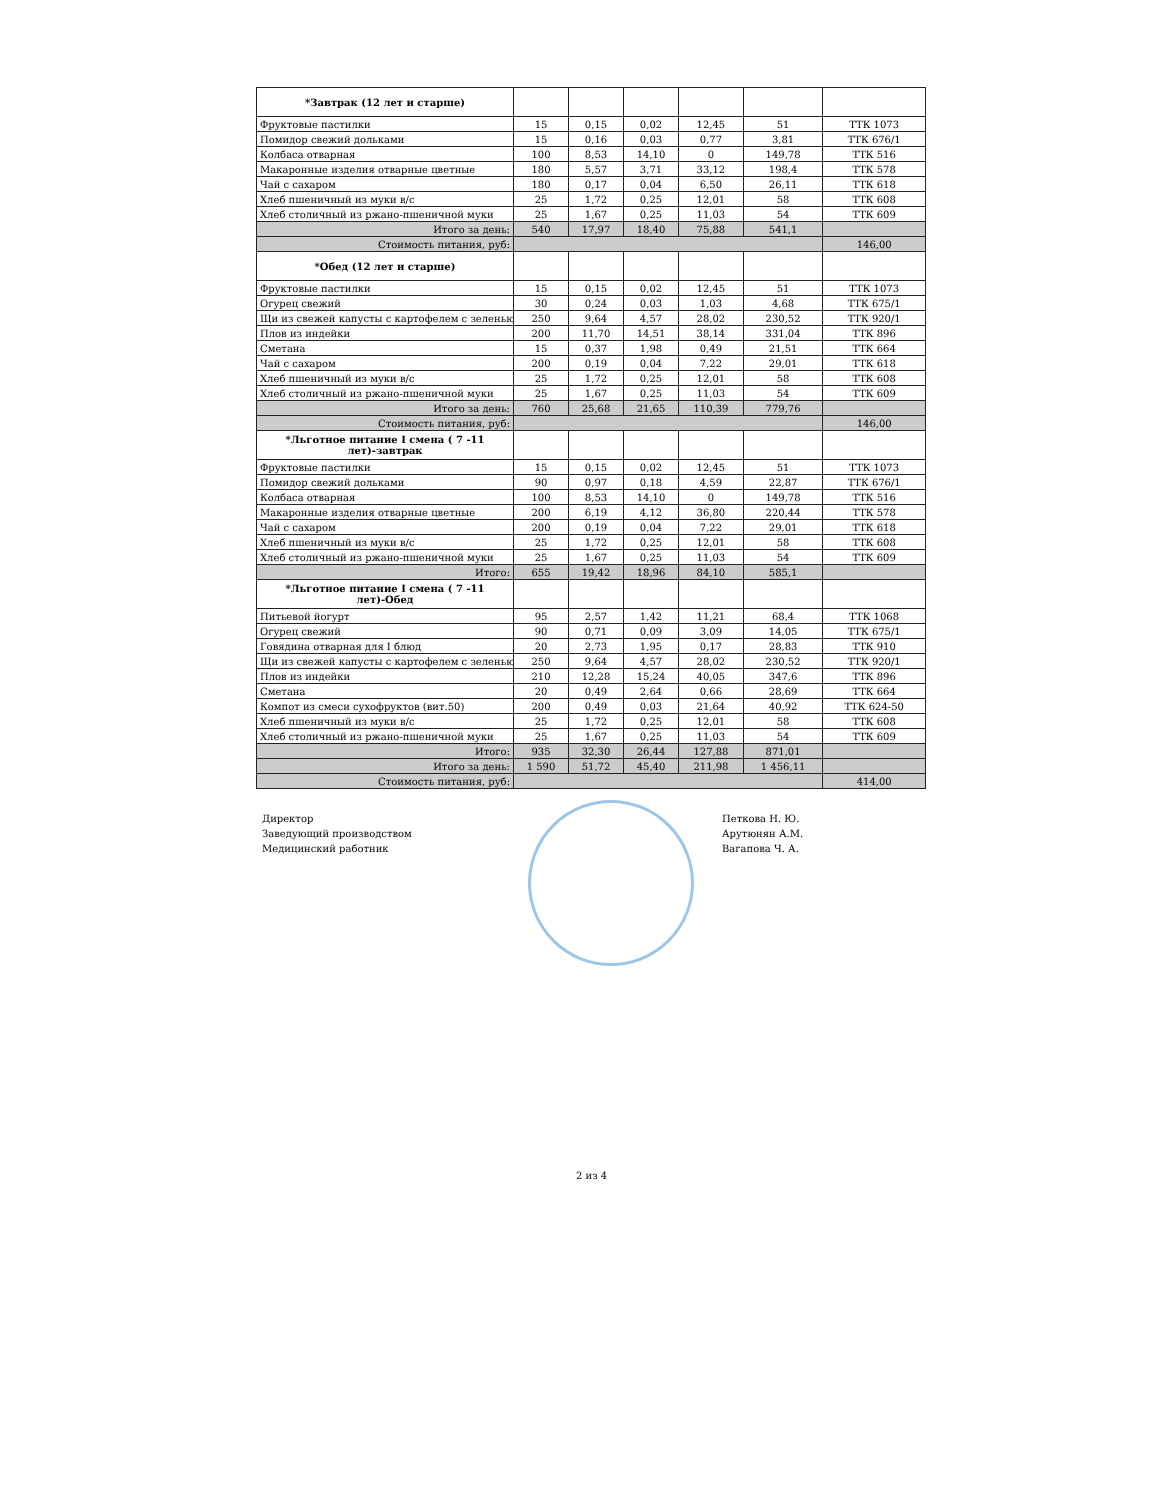| *Завтрак (12 лет и старше) | | | | | | |
| Фруктовые пастилки | 15 | 0,15 | 0,02 | 12,45 | 51 | ТТК 1073 |
| Помидор свежий дольками | 15 | 0,16 | 0,03 | 0,77 | 3,81 | ТТК 676/1 |
| Колбаса отварная | 100 | 8,53 | 14,10 | 0 | 149,78 | ТТК 516 |
| Макаронные изделия отварные цветные | 180 | 5,57 | 3,71 | 33,12 | 198,4 | ТТК 578 |
| Чай с сахаром | 180 | 0,17 | 0,04 | 6,50 | 26,11 | ТТК 618 |
| Хлеб пшеничный из муки в/с | 25 | 1,72 | 0,25 | 12,01 | 58 | ТТК 608 |
| Хлеб столичный из ржано-пшеничной муки | 25 | 1,67 | 0,25 | 11,03 | 54 | ТТК 609 |
| Итого за день: | 540 | 17,97 | 18,40 | 75,88 | 541,1 | |
| Стоимость питания, руб: | | | | | | 146,00 |
| *Обед (12 лет и старше) | | | | | | |
| Фруктовые пастилки | 15 | 0,15 | 0,02 | 12,45 | 51 | ТТК 1073 |
| Огурец свежий | 30 | 0,24 | 0,03 | 1,03 | 4,68 | ТТК 675/1 |
| Щи из свежей капусты с картофелем с зеленью | 250 | 9,64 | 4,57 | 28,02 | 230,52 | ТТК 920/1 |
| Плов из индейки | 200 | 11,70 | 14,51 | 38,14 | 331,04 | ТТК 896 |
| Сметана | 15 | 0,37 | 1,98 | 0,49 | 21,51 | ТТК 664 |
| Чай с сахаром | 200 | 0,19 | 0,04 | 7,22 | 29,01 | ТТК 618 |
| Хлеб пшеничный из муки в/с | 25 | 1,72 | 0,25 | 12,01 | 58 | ТТК 608 |
| Хлеб столичный из ржано-пшеничной муки | 25 | 1,67 | 0,25 | 11,03 | 54 | ТТК 609 |
| Итого за день: | 760 | 25,68 | 21,65 | 110,39 | 779,76 | |
| Стоимость питания, руб: | | | | | | 146,00 |
| *Льготное питание I смена ( 7 -11 лет)-завтрак | | | | | | |
| Фруктовые пастилки | 15 | 0,15 | 0,02 | 12,45 | 51 | ТТК 1073 |
| Помидор свежий дольками | 90 | 0,97 | 0,18 | 4,59 | 22,87 | ТТК 676/1 |
| Колбаса отварная | 100 | 8,53 | 14,10 | 0 | 149,78 | ТТК 516 |
| Макаронные изделия отварные цветные | 200 | 6,19 | 4,12 | 36,80 | 220,44 | ТТК 578 |
| Чай с сахаром | 200 | 0,19 | 0,04 | 7,22 | 29,01 | ТТК 618 |
| Хлеб пшеничный из муки в/с | 25 | 1,72 | 0,25 | 12,01 | 58 | ТТК 608 |
| Хлеб столичный из ржано-пшеничной муки | 25 | 1,67 | 0,25 | 11,03 | 54 | ТТК 609 |
| Итого: | 655 | 19,42 | 18,96 | 84,10 | 585,1 | |
| *Льготное питание I смена ( 7 -11 лет)-Обед | | | | | | |
| Питьевой йогурт | 95 | 2,57 | 1,42 | 11,21 | 68,4 | ТТК 1068 |
| Огурец свежий | 90 | 0,71 | 0,09 | 3,09 | 14,05 | ТТК 675/1 |
| Говядина отварная для I блюд | 20 | 2,73 | 1,95 | 0,17 | 28,83 | ТТК 910 |
| Щи из свежей капусты с картофелем с зеленью | 250 | 9,64 | 4,57 | 28,02 | 230,52 | ТТК 920/1 |
| Плов из индейки | 210 | 12,28 | 15,24 | 40,05 | 347,6 | ТТК 896 |
| Сметана | 20 | 0,49 | 2,64 | 0,66 | 28,69 | ТТК 664 |
| Компот из смеси сухофруктов (вит.50) | 200 | 0,49 | 0,03 | 21,64 | 40,92 | ТТК 624-50 |
| Хлеб пшеничный из муки в/с | 25 | 1,72 | 0,25 | 12,01 | 58 | ТТК 608 |
| Хлеб столичный из ржано-пшеничной муки | 25 | 1,67 | 0,25 | 11,03 | 54 | ТТК 609 |
| Итого: | 935 | 32,30 | 26,44 | 127,88 | 871,01 | |
| Итого за день: | 1 590 | 51,72 | 45,40 | 211,98 | 1 456,11 | |
| Стоимость питания, руб: | | | | | | 414,00 |
Директор
Заведующий производством
Медицинский работник
Петкова Н. Ю.
Арутюнян А.М.
Вагапова Ч. А.
2 из 4